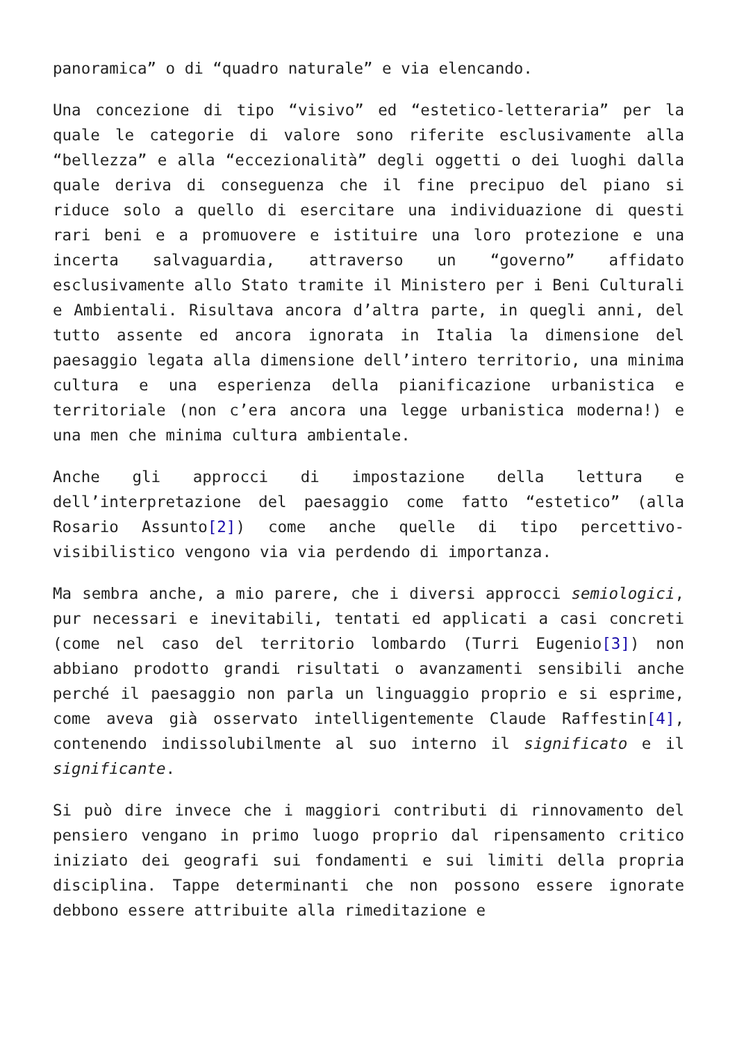panoramica” o di “quadro naturale” e via elencando.
Una concezione di tipo “visivo” ed “estetico-letteraria” per la quale le categorie di valore sono riferite esclusivamente alla “bellezza” e alla “eccezionalità” degli oggetti o dei luoghi dalla quale deriva di conseguenza che il fine precipuo del piano si riduce solo a quello di esercitare una individuazione di questi rari beni e a promuovere e istituire una loro protezione e una incerta salvaguardia, attraverso un “governo” affidato esclusivamente allo Stato tramite il Ministero per i Beni Culturali e Ambientali. Risultava ancora d’altra parte, in quegli anni, del tutto assente ed ancora ignorata in Italia la dimensione del paesaggio legata alla dimensione dell’intero territorio, una minima cultura e una esperienza della pianificazione urbanistica e territoriale (non c’era ancora una legge urbanistica moderna!) e una men che minima cultura ambientale.
Anche gli approcci di impostazione della lettura e dell’interpretazione del paesaggio come fatto “estetico” (alla Rosario Assunto[2]) come anche quelle di tipo percettivo-visibilistico vengono via via perdendo di importanza.
Ma sembra anche, a mio parere, che i diversi approcci semiologici, pur necessari e inevitabili, tentati ed applicati a casi concreti (come nel caso del territorio lombardo (Turri Eugenio[3]) non abbiano prodotto grandi risultati o avanzamenti sensibili anche perché il paesaggio non parla un linguaggio proprio e si esprime, come aveva già osservato intelligentemente Claude Raffestin[4], contenendo indissolubilmente al suo interno il significato e il significante.
Si può dire invece che i maggiori contributi di rinnovamento del pensiero vengano in primo luogo proprio dal ripensamento critico iniziato dei geografi sui fondamenti e sui limiti della propria disciplina. Tappe determinanti che non possono essere ignorate debbono essere attribuite alla rimeditazione e